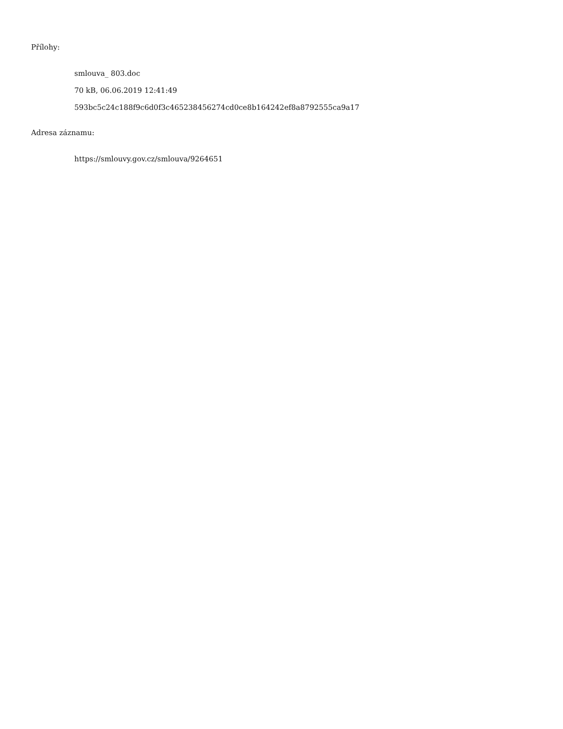Přílohy:
smlouva_ 803.doc
70 kB, 06.06.2019 12:41:49
593bc5c24c188f9c6d0f3c465238456274cd0ce8b164242ef8a8792555ca9a17
Adresa záznamu:
https://smlouvy.gov.cz/smlouva/9264651